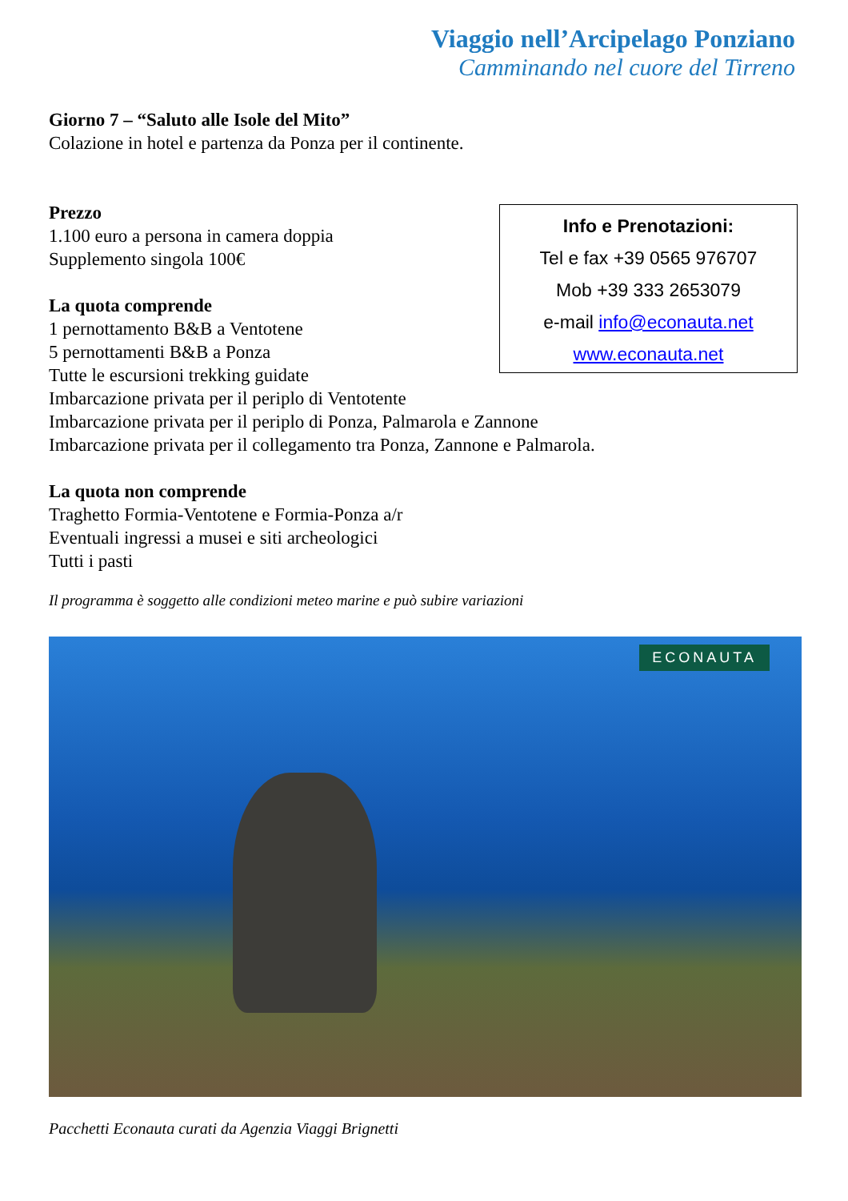Viaggio nell’Arcipelago Ponziano
Camminando nel cuore del Tirreno
Giorno 7 – “Saluto alle Isole del Mito”
Colazione in hotel e partenza da Ponza per il continente.
Prezzo
1.100 euro a persona in camera doppia
Supplemento singola 100€
La quota comprende
1 pernottamento B&B a Ventotene
5 pernottamenti B&B a Ponza
Tutte le escursioni trekking guidate
Imbarcazione privata per il periplo di Ventotente
Imbarcazione privata per il periplo di Ponza, Palmarola e Zannone
Imbarcazione privata per il collegamento tra Ponza, Zannone e Palmarola.
La quota non comprende
Traghetto Formia-Ventotene e Formia-Ponza a/r
Eventuali ingressi a musei e siti archeologici
Tutti i pasti
Il programma è soggetto alle condizioni meteo marine e può subire variazioni
Info e Prenotazioni:
Tel e fax +39 0565 976707
Mob +39 333 2653079
e-mail info@econauta.net
www.econauta.net
ECONAUTA
Pacchetti Econauta curati da Agenzia Viaggi Brignetti